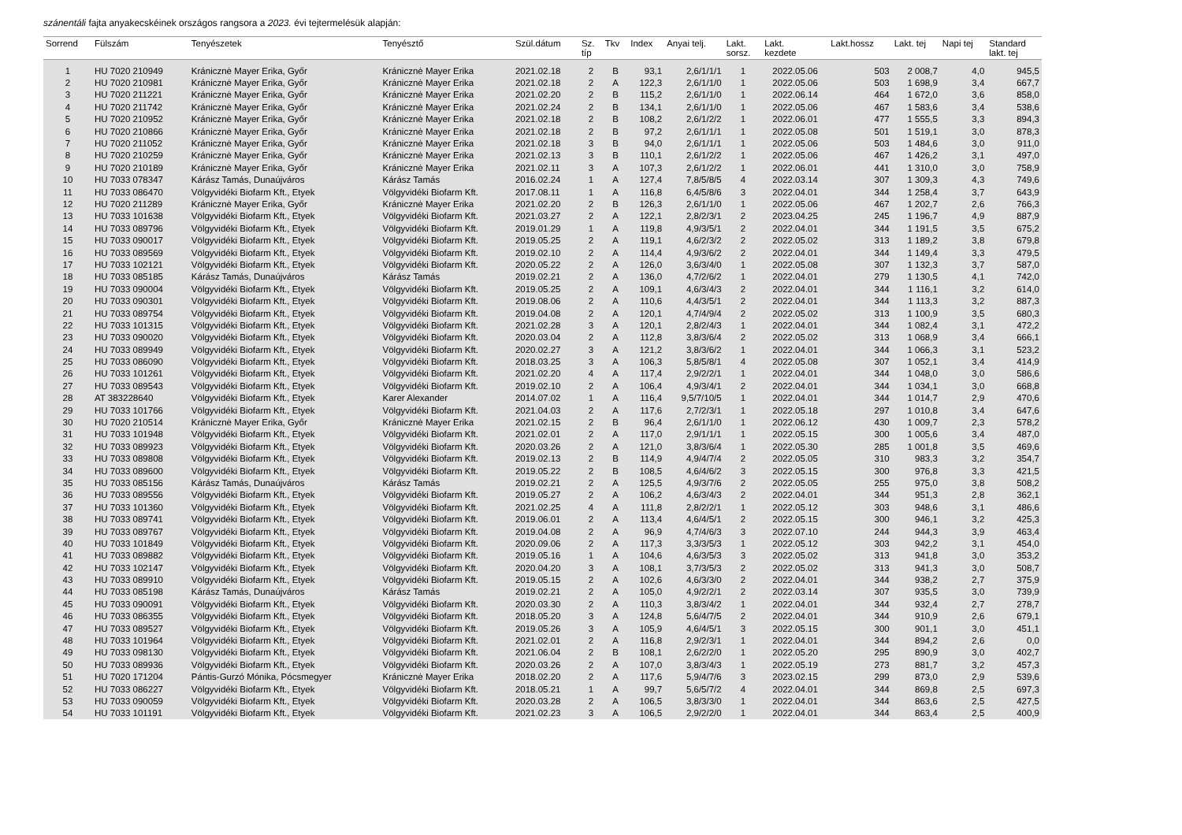szánentáli fajta anyakecskéinek országos rangsora a 2023. évi tejtermelésük alapján:
| Sorrend | Fülszám | Tenyészetek | Tenyésztő | Szül.dátum | Sz. típ | Tkv | Index | Anyai telj. | Lakt. sorsz. | Lakt. kezdete | Lakt.hossz | Lakt. tej | Napi tej | Standard lakt. tej |
| --- | --- | --- | --- | --- | --- | --- | --- | --- | --- | --- | --- | --- | --- | --- |
| 1 | HU 7020 210949 | Kránicznė Mayer Erika, Győr | Kránicznė Mayer Erika | 2021.02.18 | 2 | B | 93,1 | 2,6/1/1/1 | 1 | 2022.05.06 | 503 | 2 008,7 | 4,0 | 945,5 |
| 2 | HU 7020 210981 | Kránicznė Mayer Erika, Győr | Kránicznė Mayer Erika | 2021.02.18 | 2 | A | 122,3 | 2,6/1/1/0 | 1 | 2022.05.06 | 503 | 1 698,9 | 3,4 | 667,7 |
| 3 | HU 7020 211221 | Kránicznė Mayer Erika, Győr | Kránicznė Mayer Erika | 2021.02.20 | 2 | B | 115,2 | 2,6/1/1/0 | 1 | 2022.06.14 | 464 | 1 672,0 | 3,6 | 858,0 |
| 4 | HU 7020 211742 | Kránicznė Mayer Erika, Győr | Kránicznė Mayer Erika | 2021.02.24 | 2 | B | 134,1 | 2,6/1/1/0 | 1 | 2022.05.06 | 467 | 1 583,6 | 3,4 | 538,6 |
| 5 | HU 7020 210952 | Kránicznė Mayer Erika, Győr | Kránicznė Mayer Erika | 2021.02.18 | 2 | B | 108,2 | 2,6/1/2/2 | 1 | 2022.06.01 | 477 | 1 555,5 | 3,3 | 894,3 |
| 6 | HU 7020 210866 | Kránicznė Mayer Erika, Győr | Kránicznė Mayer Erika | 2021.02.18 | 2 | B | 97,2 | 2,6/1/1/1 | 1 | 2022.05.08 | 501 | 1 519,1 | 3,0 | 878,3 |
| 7 | HU 7020 211052 | Kránicznė Mayer Erika, Győr | Kránicznė Mayer Erika | 2021.02.18 | 3 | B | 94,0 | 2,6/1/1/1 | 1 | 2022.05.06 | 503 | 1 484,6 | 3,0 | 911,0 |
| 8 | HU 7020 210259 | Kránicznė Mayer Erika, Győr | Kránicznė Mayer Erika | 2021.02.13 | 3 | B | 110,1 | 2,6/1/2/2 | 1 | 2022.05.06 | 467 | 1 426,2 | 3,1 | 497,0 |
| 9 | HU 7020 210189 | Kránicznė Mayer Erika, Győr | Kránicznė Mayer Erika | 2021.02.11 | 3 | A | 107,3 | 2,6/1/2/2 | 1 | 2022.06.01 | 441 | 1 310,0 | 3,0 | 758,9 |
| 10 | HU 7033 078347 | Kárász Tamás, Dunaújváros | Kárász Tamás | 2016.02.24 | 1 | A | 127,4 | 7,8/5/8/5 | 4 | 2022.03.14 | 307 | 1 309,3 | 4,3 | 749,6 |
| 11 | HU 7033 086470 | Völgyvidéki Biofarm Kft., Etyek | Völgyvidéki Biofarm Kft. | 2017.08.11 | 1 | A | 116,8 | 6,4/5/8/6 | 3 | 2022.04.01 | 344 | 1 258,4 | 3,7 | 643,9 |
| 12 | HU 7020 211289 | Kránicznė Mayer Erika, Győr | Kránicznė Mayer Erika | 2021.02.20 | 2 | B | 126,3 | 2,6/1/1/0 | 1 | 2022.05.06 | 467 | 1 202,7 | 2,6 | 766,3 |
| 13 | HU 7033 101638 | Völgyvidéki Biofarm Kft., Etyek | Völgyvidéki Biofarm Kft. | 2021.03.27 | 2 | A | 122,1 | 2,8/2/3/1 | 2 | 2023.04.25 | 245 | 1 196,7 | 4,9 | 887,9 |
| 14 | HU 7033 089796 | Völgyvidéki Biofarm Kft., Etyek | Völgyvidéki Biofarm Kft. | 2019.01.29 | 1 | A | 119,8 | 4,9/3/5/1 | 2 | 2022.04.01 | 344 | 1 191,5 | 3,5 | 675,2 |
| 15 | HU 7033 090017 | Völgyvidéki Biofarm Kft., Etyek | Völgyvidéki Biofarm Kft. | 2019.05.25 | 2 | A | 119,1 | 4,6/2/3/2 | 2 | 2022.05.02 | 313 | 1 189,2 | 3,8 | 679,8 |
| 16 | HU 7033 089569 | Völgyvidéki Biofarm Kft., Etyek | Völgyvidéki Biofarm Kft. | 2019.02.10 | 2 | A | 114,4 | 4,9/3/6/2 | 2 | 2022.04.01 | 344 | 1 149,4 | 3,3 | 479,5 |
| 17 | HU 7033 102121 | Völgyvidéki Biofarm Kft., Etyek | Völgyvidéki Biofarm Kft. | 2020.05.22 | 2 | A | 126,0 | 3,6/3/4/0 | 1 | 2022.05.08 | 307 | 1 132,3 | 3,7 | 587,0 |
| 18 | HU 7033 085185 | Kárász Tamás, Dunaújváros | Kárász Tamás | 2019.02.21 | 2 | A | 136,0 | 4,7/2/6/2 | 1 | 2022.04.01 | 279 | 1 130,5 | 4,1 | 742,0 |
| 19 | HU 7033 090004 | Völgyvidéki Biofarm Kft., Etyek | Völgyvidéki Biofarm Kft. | 2019.05.25 | 2 | A | 109,1 | 4,6/3/4/3 | 2 | 2022.04.01 | 344 | 1 116,1 | 3,2 | 614,0 |
| 20 | HU 7033 090301 | Völgyvidéki Biofarm Kft., Etyek | Völgyvidéki Biofarm Kft. | 2019.08.06 | 2 | A | 110,6 | 4,4/3/5/1 | 2 | 2022.04.01 | 344 | 1 113,3 | 3,2 | 887,3 |
| 21 | HU 7033 089754 | Völgyvidéki Biofarm Kft., Etyek | Völgyvidéki Biofarm Kft. | 2019.04.08 | 2 | A | 120,1 | 4,7/4/9/4 | 2 | 2022.05.02 | 313 | 1 100,9 | 3,5 | 680,3 |
| 22 | HU 7033 101315 | Völgyvidéki Biofarm Kft., Etyek | Völgyvidéki Biofarm Kft. | 2021.02.28 | 3 | A | 120,1 | 2,8/2/4/3 | 1 | 2022.04.01 | 344 | 1 082,4 | 3,1 | 472,2 |
| 23 | HU 7033 090020 | Völgyvidéki Biofarm Kft., Etyek | Völgyvidéki Biofarm Kft. | 2020.03.04 | 2 | A | 112,8 | 3,8/3/6/4 | 2 | 2022.05.02 | 313 | 1 068,9 | 3,4 | 666,1 |
| 24 | HU 7033 089949 | Völgyvidéki Biofarm Kft., Etyek | Völgyvidéki Biofarm Kft. | 2020.02.27 | 3 | A | 121,2 | 3,8/3/6/2 | 1 | 2022.04.01 | 344 | 1 066,3 | 3,1 | 523,2 |
| 25 | HU 7033 086090 | Völgyvidéki Biofarm Kft., Etyek | Völgyvidéki Biofarm Kft. | 2018.03.25 | 3 | A | 106,3 | 5,8/5/8/1 | 4 | 2022.05.08 | 307 | 1 052,1 | 3,4 | 414,9 |
| 26 | HU 7033 101261 | Völgyvidéki Biofarm Kft., Etyek | Völgyvidéki Biofarm Kft. | 2021.02.20 | 4 | A | 117,4 | 2,9/2/2/1 | 1 | 2022.04.01 | 344 | 1 048,0 | 3,0 | 586,6 |
| 27 | HU 7033 089543 | Völgyvidéki Biofarm Kft., Etyek | Völgyvidéki Biofarm Kft. | 2019.02.10 | 2 | A | 106,4 | 4,9/3/4/1 | 2 | 2022.04.01 | 344 | 1 034,1 | 3,0 | 668,8 |
| 28 | AT 383228640 | Völgyvidéki Biofarm Kft., Etyek | Karer Alexander | 2014.07.02 | 1 | A | 116,4 | 9,5/7/10/5 | 1 | 2022.04.01 | 344 | 1 014,7 | 2,9 | 470,6 |
| 29 | HU 7033 101766 | Völgyvidéki Biofarm Kft., Etyek | Völgyvidéki Biofarm Kft. | 2021.04.03 | 2 | A | 117,6 | 2,7/2/3/1 | 1 | 2022.05.18 | 297 | 1 010,8 | 3,4 | 647,6 |
| 30 | HU 7020 210514 | Kránicznė Mayer Erika, Győr | Kránicznė Mayer Erika | 2021.02.15 | 2 | B | 96,4 | 2,6/1/1/0 | 1 | 2022.06.12 | 430 | 1 009,7 | 2,3 | 578,2 |
| 31 | HU 7033 101948 | Völgyvidéki Biofarm Kft., Etyek | Völgyvidéki Biofarm Kft. | 2021.02.01 | 2 | A | 117,0 | 2,9/1/1/1 | 1 | 2022.05.15 | 300 | 1 005,6 | 3,4 | 487,0 |
| 32 | HU 7033 089923 | Völgyvidéki Biofarm Kft., Etyek | Völgyvidéki Biofarm Kft. | 2020.03.26 | 2 | A | 121,0 | 3,8/3/6/4 | 1 | 2022.05.30 | 285 | 1 001,8 | 3,5 | 469,6 |
| 33 | HU 7033 089808 | Völgyvidéki Biofarm Kft., Etyek | Völgyvidéki Biofarm Kft. | 2019.02.13 | 2 | B | 114,9 | 4,9/4/7/4 | 2 | 2022.05.05 | 310 | 983,3 | 3,2 | 354,7 |
| 34 | HU 7033 089600 | Völgyvidéki Biofarm Kft., Etyek | Völgyvidéki Biofarm Kft. | 2019.05.22 | 2 | B | 108,5 | 4,6/4/6/2 | 3 | 2022.05.15 | 300 | 976,8 | 3,3 | 421,5 |
| 35 | HU 7033 085156 | Kárász Tamás, Dunaújváros | Kárász Tamás | 2019.02.21 | 2 | A | 125,5 | 4,9/3/7/6 | 2 | 2022.05.05 | 255 | 975,0 | 3,8 | 508,2 |
| 36 | HU 7033 089556 | Völgyvidéki Biofarm Kft., Etyek | Völgyvidéki Biofarm Kft. | 2019.05.27 | 2 | A | 106,2 | 4,6/3/4/3 | 2 | 2022.04.01 | 344 | 951,3 | 2,8 | 362,1 |
| 37 | HU 7033 101360 | Völgyvidéki Biofarm Kft., Etyek | Völgyvidéki Biofarm Kft. | 2021.02.25 | 4 | A | 111,8 | 2,8/2/2/1 | 1 | 2022.05.12 | 303 | 948,6 | 3,1 | 486,6 |
| 38 | HU 7033 089741 | Völgyvidéki Biofarm Kft., Etyek | Völgyvidéki Biofarm Kft. | 2019.06.01 | 2 | A | 113,4 | 4,6/4/5/1 | 2 | 2022.05.15 | 300 | 946,1 | 3,2 | 425,3 |
| 39 | HU 7033 089767 | Völgyvidéki Biofarm Kft., Etyek | Völgyvidéki Biofarm Kft. | 2019.04.08 | 2 | A | 96,9 | 4,7/4/6/3 | 3 | 2022.07.10 | 244 | 944,3 | 3,9 | 463,4 |
| 40 | HU 7033 101849 | Völgyvidéki Biofarm Kft., Etyek | Völgyvidéki Biofarm Kft. | 2020.09.06 | 2 | A | 117,3 | 3,3/3/5/3 | 1 | 2022.05.12 | 303 | 942,2 | 3,1 | 454,0 |
| 41 | HU 7033 089882 | Völgyvidéki Biofarm Kft., Etyek | Völgyvidéki Biofarm Kft. | 2019.05.16 | 1 | A | 104,6 | 4,6/3/5/3 | 3 | 2022.05.02 | 313 | 941,8 | 3,0 | 353,2 |
| 42 | HU 7033 102147 | Völgyvidéki Biofarm Kft., Etyek | Völgyvidéki Biofarm Kft. | 2020.04.20 | 3 | A | 108,1 | 3,7/3/5/3 | 2 | 2022.05.02 | 313 | 941,3 | 3,0 | 508,7 |
| 43 | HU 7033 089910 | Völgyvidéki Biofarm Kft., Etyek | Völgyvidéki Biofarm Kft. | 2019.05.15 | 2 | A | 102,6 | 4,6/3/3/0 | 2 | 2022.04.01 | 344 | 938,2 | 2,7 | 375,9 |
| 44 | HU 7033 085198 | Kárász Tamás, Dunaújváros | Kárász Tamás | 2019.02.21 | 2 | A | 105,0 | 4,9/2/2/1 | 2 | 2022.03.14 | 307 | 935,5 | 3,0 | 739,9 |
| 45 | HU 7033 090091 | Völgyvidéki Biofarm Kft., Etyek | Völgyvidéki Biofarm Kft. | 2020.03.30 | 2 | A | 110,3 | 3,8/3/4/2 | 1 | 2022.04.01 | 344 | 932,4 | 2,7 | 278,7 |
| 46 | HU 7033 086355 | Völgyvidéki Biofarm Kft., Etyek | Völgyvidéki Biofarm Kft. | 2018.05.20 | 3 | A | 124,8 | 5,6/4/7/5 | 2 | 2022.04.01 | 344 | 910,9 | 2,6 | 679,1 |
| 47 | HU 7033 089527 | Völgyvidéki Biofarm Kft., Etyek | Völgyvidéki Biofarm Kft. | 2019.05.26 | 3 | A | 105,9 | 4,6/4/5/1 | 3 | 2022.05.15 | 300 | 901,1 | 3,0 | 451,1 |
| 48 | HU 7033 101964 | Völgyvidéki Biofarm Kft., Etyek | Völgyvidéki Biofarm Kft. | 2021.02.01 | 2 | A | 116,8 | 2,9/2/3/1 | 1 | 2022.04.01 | 344 | 894,2 | 2,6 | 0,0 |
| 49 | HU 7033 098130 | Völgyvidéki Biofarm Kft., Etyek | Völgyvidéki Biofarm Kft. | 2021.06.04 | 2 | B | 108,1 | 2,6/2/2/0 | 1 | 2022.05.20 | 295 | 890,9 | 3,0 | 402,7 |
| 50 | HU 7033 089936 | Völgyvidéki Biofarm Kft., Etyek | Völgyvidéki Biofarm Kft. | 2020.03.26 | 2 | A | 107,0 | 3,8/3/4/3 | 1 | 2022.05.19 | 273 | 881,7 | 3,2 | 457,3 |
| 51 | HU 7020 171204 | Pántis-Gurzó Mónika, Pócsmegyer | Kránicznė Mayer Erika | 2018.02.20 | 2 | A | 117,6 | 5,9/4/7/6 | 3 | 2023.02.15 | 299 | 873,0 | 2,9 | 539,6 |
| 52 | HU 7033 086227 | Völgyvidéki Biofarm Kft., Etyek | Völgyvidéki Biofarm Kft. | 2018.05.21 | 1 | A | 99,7 | 5,6/5/7/2 | 4 | 2022.04.01 | 344 | 869,8 | 2,5 | 697,3 |
| 53 | HU 7033 090059 | Völgyvidéki Biofarm Kft., Etyek | Völgyvidéki Biofarm Kft. | 2020.03.28 | 2 | A | 106,5 | 3,8/3/3/0 | 1 | 2022.04.01 | 344 | 863,6 | 2,5 | 427,5 |
| 54 | HU 7033 101191 | Völgyvidéki Biofarm Kft., Etyek | Völgyvidéki Biofarm Kft. | 2021.02.23 | 3 | A | 106,5 | 2,9/2/2/0 | 1 | 2022.04.01 | 344 | 863,4 | 2,5 | 400,9 |